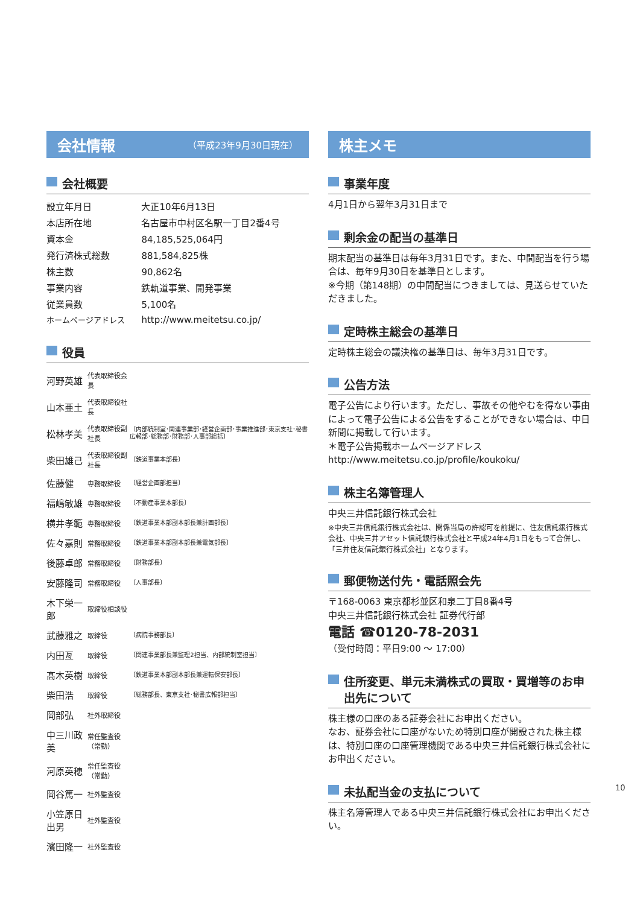会社情報 （平成23年9月30日現在）
会社概要
| 設立年月日 | 大正10年6月13日 |
| 本店所在地 | 名古屋市中村区名駅一丁目2番4号 |
| 資本金 | 84,185,525,064円 |
| 発行済株式総数 | 881,584,825株 |
| 株主数 | 90,862名 |
| 事業内容 | 鉄軌道事業、開発事業 |
| 従業員数 | 5,100名 |
| ホームページアドレス | http://www.meitetsu.co.jp/ |
役員
| 河野英雄 | 代表取締役会長 | |
| 山本亜土 | 代表取締役社長 | |
| 松林孝美 | 代表取締役副社長 | 〔内部統制室･関連事業部･経営企画部･事業推進部･東京支社･秘書広報部･総務部･財務部･人事部総括〕 |
| 柴田雄己 | 代表取締役副社長 | 〔鉄道事業本部長〕 |
| 佐藤健 | 専務取締役 | 〔経営企画部担当〕 |
| 福嶋敏雄 | 専務取締役 | 〔不動産事業本部長〕 |
| 横井孝範 | 専務取締役 | 〔鉄道事業本部副本部長兼計画部長〕 |
| 佐々嘉則 | 常務取締役 | 〔鉄道事業本部副本部長兼電気部長〕 |
| 後藤卓郎 | 常務取締役 | 〔財務部長〕 |
| 安藤隆司 | 常務取締役 | 〔人事部長〕 |
| 木下栄一郎 | 取締役相談役 | |
| 武藤雅之 | 取締役 | 〔病院事務部長〕 |
| 内田亙 | 取締役 | 〔関連事業部長兼監理2担当、内部統制室担当〕 |
| 髙木英樹 | 取締役 | 〔鉄道事業本部副本部長兼運転保安部長〕 |
| 柴田浩 | 取締役 | 〔総務部長、東京支社･秘書広報部担当〕 |
| 岡部弘 | 社外取締役 | |
| 中三川政美 | 常任監査役（常勤） | |
| 河原英穂 | 常任監査役（常勤） | |
| 岡谷篤一 | 社外監査役 | |
| 小笠原日出男 | 社外監査役 | |
| 濱田隆一 | 社外監査役 | |
株主メモ
事業年度
4月1日から翌年3月31日まで
剰余金の配当の基準日
期末配当の基準日は毎年3月31日です。また、中間配当を行う場合は、毎年9月30日を基準日とします。
※今期（第148期）の中間配当につきましては、見送らせていただきました。
定時株主総会の基準日
定時株主総会の議決権の基準日は、毎年3月31日です。
公告方法
電子公告により行います。ただし、事故その他やむを得ない事由によって電子公告による公告をすることができない場合は、中日新聞に掲載して行います。
＊電子公告掲載ホームページアドレス
http://www.meitetsu.co.jp/profile/koukoku/
株主名簿管理人
中央三井信託銀行株式会社
※中央三井信託銀行株式会社は、関係当局の許認可を前提に、住友信託銀行株式会社、中央三井アセット信託銀行株式会社と平成24年4月1日をもって合併し、「三井住友信託銀行株式会社」となります。
郵便物送付先・電話照会先
〒168-0063 東京都杉並区和泉二丁目8番4号
中央三井信託銀行株式会社 証券代行部
電話 ☎0120-78-2031
（受付時間：平日9:00 ～ 17:00）
住所変更、単元未満株式の買取・買増等のお申出先について
株主様の口座のある証券会社にお申出ください。
なお、証券会社に口座がないため特別口座が開設された株主様は、特別口座の口座管理機関である中央三井信託銀行株式会社にお申出ください。
未払配当金の支払について
株主名簿管理人である中央三井信託銀行株式会社にお申出ください。
10